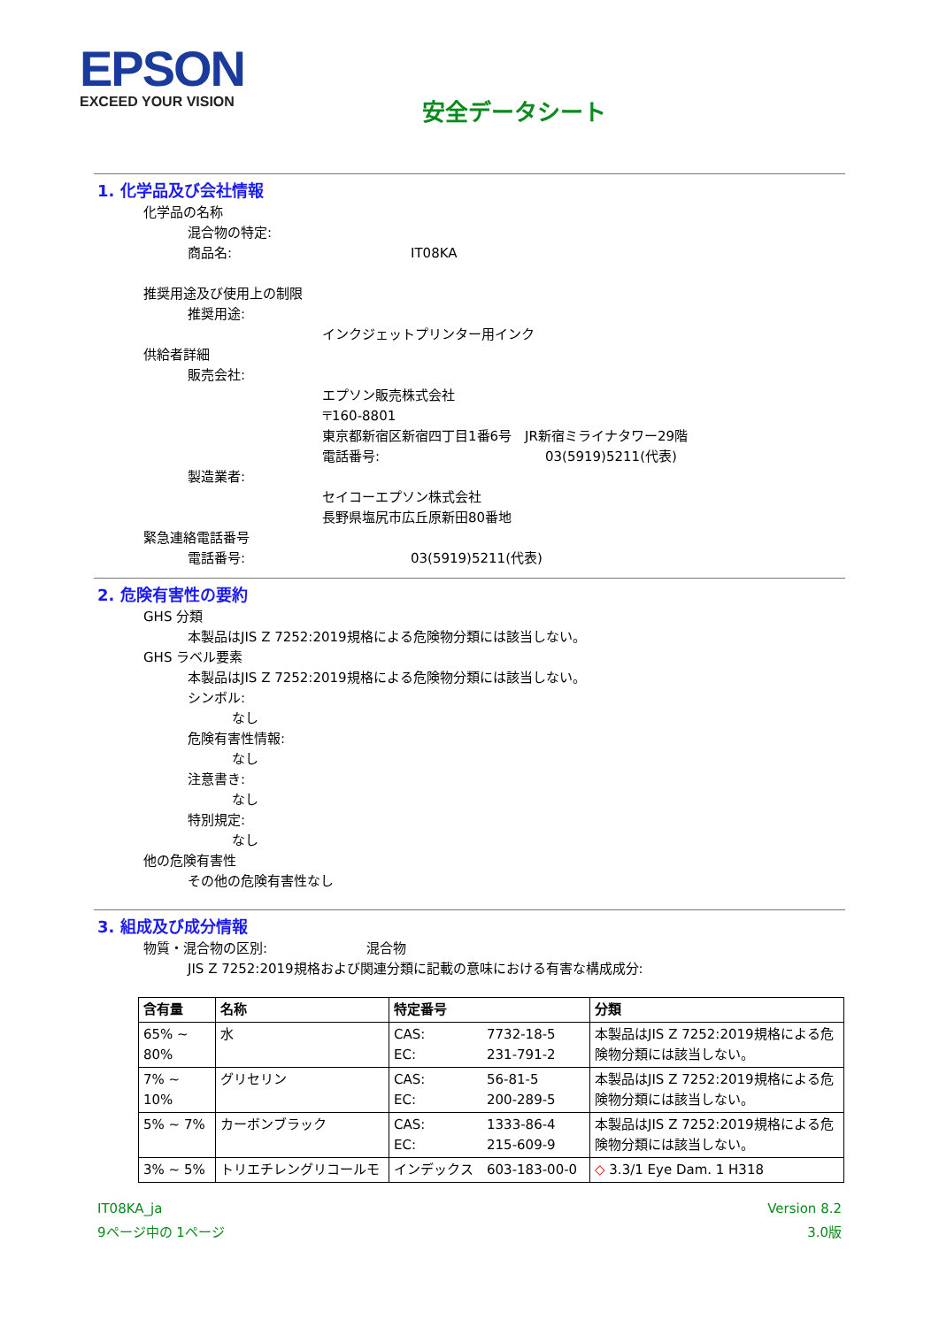EPSON
EXCEED YOUR VISION
安全データシート
1. 化学品及び会社情報
化学品の名称
混合物の特定:
商品名: IT08KA
推奨用途及び使用上の制限
推奨用途:
インクジェットプリンター用インク
供給者詳細
販売会社:
エプソン販売株式会社
〒160-8801
東京都新宿区新宿四丁目1番6号　JR新宿ミライナタワー29階
電話番号: 03(5919)5211(代表)
製造業者:
セイコーエプソン株式会社
長野県塩尻市広丘原新田80番地
緊急連絡電話番号
電話番号: 03(5919)5211(代表)
2. 危険有害性の要約
GHS 分類
本製品はJIS Z 7252:2019規格による危険物分類には該当しない。
GHS ラベル要素
本製品はJIS Z 7252:2019規格による危険物分類には該当しない。
シンボル:
なし
危険有害性情報:
なし
注意書き:
なし
特別規定:
なし
他の危険有害性
その他の危険有害性なし
3. 組成及び成分情報
物質・混合物の区別: 混合物
JIS Z 7252:2019規格および関連分類に記載の意味における有害な構成成分:
| 含有量 | 名称 | 特定番号 | | 分類 |
| --- | --- | --- | --- | --- |
| 65% ~ 80% | 水 | CAS: EC: | 7732-18-5 231-791-2 | 本製品はJIS Z 7252:2019規格による危険物分類には該当しない。 |
| 7% ~ 10% | グリセリン | CAS: EC: | 56-81-5 200-289-5 | 本製品はJIS Z 7252:2019規格による危険物分類には該当しない。 |
| 5% ~ 7% | カーボンブラック | CAS: EC: | 1333-86-4 215-609-9 | 本製品はJIS Z 7252:2019規格による危険物分類には該当しない。 |
| 3% ~ 5% | トリエチレングリコールモ | インデックス | 603-183-00-0 | ◇ 3.3/1 Eye Dam. 1 H318 |
IT08KA_ja
9ページ中の 1ページ
Version 8.2
3.0版